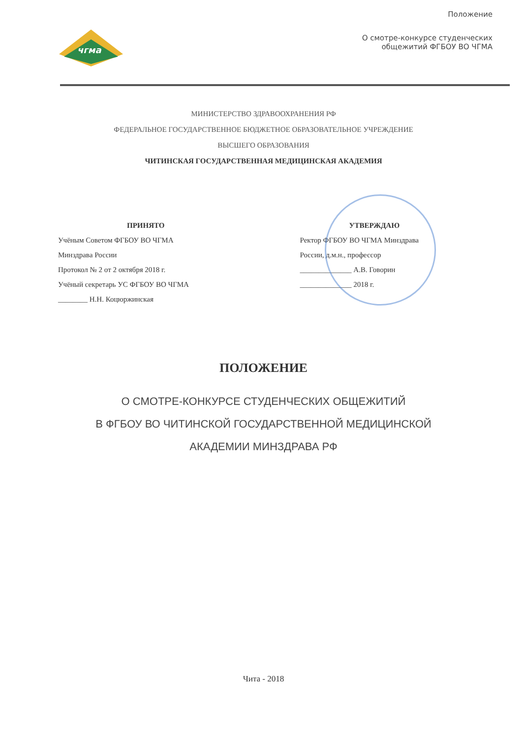чгма
Положение
О смотре-конкурсе студенческих
общежитий ФГБОУ ВО ЧГМА
МИНИСТЕРСТВО ЗДРАВООХРАНЕНИЯ РФ
ФЕДЕРАЛЬНОЕ ГОСУДАРСТВЕННОЕ БЮДЖЕТНОЕ ОБРАЗОВАТЕЛЬНОЕ УЧРЕЖДЕНИЕ
ВЫСШЕГО ОБРАЗОВАНИЯ
ЧИТИНСКАЯ ГОСУДАРСТВЕННАЯ МЕДИЦИНСКАЯ АКАДЕМИЯ
ПРИНЯТО
Учёным Советом ФГБОУ ВО ЧГМА
Минздрава России
Протокол № 2 от 2 октября 2018 г.
Учёный секретарь УС ФГБОУ ВО ЧГМА
________ Н.Н. Коцюржинская
УТВЕРЖДАЮ
Ректор ФГБОУ ВО ЧГМА Минздрава
России, д.м.н., профессор
______________ А.В. Говорин
______________ 2018 г.
ПОЛОЖЕНИЕ
О СМОТРЕ-КОНКУРСЕ СТУДЕНЧЕСКИХ ОБЩЕЖИТИЙ
В ФГБОУ ВО ЧИТИНСКОЙ ГОСУДАРСТВЕННОЙ МЕДИЦИНСКОЙ
АКАДЕМИИ МИНЗДРАВА РФ
Чита - 2018